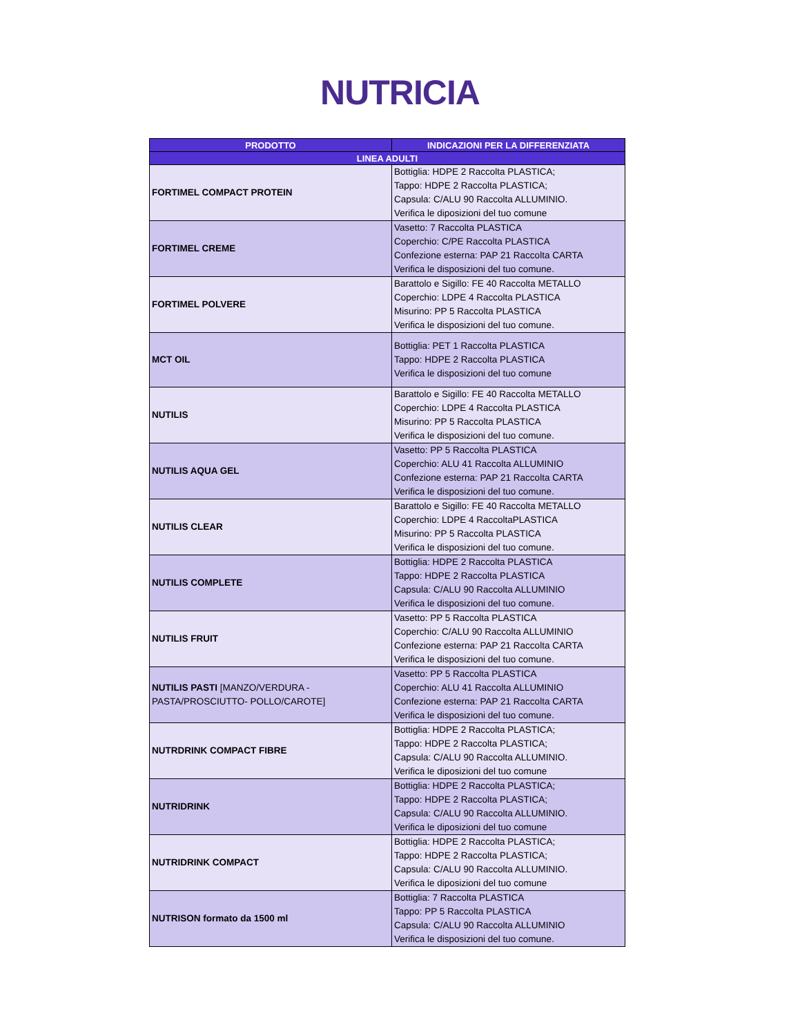NUTRICIA
| PRODOTTO | INDICAZIONI PER LA DIFFERENZIATA |
| --- | --- |
| LINEA ADULTI | |
| FORTIMEL COMPACT PROTEIN | Bottiglia: HDPE 2 Raccolta PLASTICA; Tappo: HDPE 2 Raccolta PLASTICA; Capsula: C/ALU 90 Raccolta ALLUMINIO. Verifica le diposizioni del tuo comune |
| FORTIMEL CREME | Vasetto: 7 Raccolta PLASTICA Coperchio: C/PE Raccolta PLASTICA Confezione esterna: PAP 21 Raccolta CARTA Verifica le disposizioni del tuo comune. |
| FORTIMEL POLVERE | Barattolo e Sigillo: FE 40 Raccolta METALLO Coperchio: LDPE 4 Raccolta PLASTICA Misurino: PP 5 Raccolta PLASTICA Verifica le disposizioni del tuo comune. |
| MCT OIL | Bottiglia: PET 1 Raccolta PLASTICA Tappo: HDPE 2 Raccolta PLASTICA Verifica le disposizioni del tuo comune |
| NUTILIS | Barattolo e Sigillo: FE 40 Raccolta METALLO Coperchio: LDPE 4 Raccolta PLASTICA Misurino: PP 5 Raccolta PLASTICA Verifica le disposizioni del tuo comune. |
| NUTILIS AQUA GEL | Vasetto: PP 5 Raccolta PLASTICA Coperchio: ALU 41 Raccolta ALLUMINIO Confezione esterna: PAP 21 Raccolta CARTA Verifica le disposizioni del tuo comune. |
| NUTILIS CLEAR | Barattolo e Sigillo: FE 40 Raccolta METALLO Coperchio: LDPE 4 RaccoltaPLASTICA Misurino: PP 5 Raccolta PLASTICA Verifica le disposizioni del tuo comune. |
| NUTILIS COMPLETE | Bottiglia: HDPE 2 Raccolta PLASTICA Tappo: HDPE 2 Raccolta PLASTICA Capsula: C/ALU 90 Raccolta ALLUMINIO Verifica le disposizioni del tuo comune. |
| NUTILIS FRUIT | Vasetto: PP 5 Raccolta PLASTICA Coperchio: C/ALU 90 Raccolta ALLUMINIO Confezione esterna: PAP 21 Raccolta CARTA Verifica le disposizioni del tuo comune. |
| NUTILIS PASTI [MANZO/VERDURA - PASTA/PROSCIUTTO- POLLO/CAROTE] | Vasetto: PP 5 Raccolta PLASTICA Coperchio: ALU 41 Raccolta ALLUMINIO Confezione esterna: PAP 21 Raccolta CARTA Verifica le disposizioni del tuo comune. |
| NUTRDRINK COMPACT FIBRE | Bottiglia: HDPE 2 Raccolta PLASTICA; Tappo: HDPE 2 Raccolta PLASTICA; Capsula: C/ALU 90 Raccolta ALLUMINIO. Verifica le diposizioni del tuo comune |
| NUTRIDRINK | Bottiglia: HDPE 2 Raccolta PLASTICA; Tappo: HDPE 2 Raccolta PLASTICA; Capsula: C/ALU 90 Raccolta ALLUMINIO. Verifica le diposizioni del tuo comune |
| NUTRIDRINK COMPACT | Bottiglia: HDPE 2 Raccolta PLASTICA; Tappo: HDPE 2 Raccolta PLASTICA; Capsula: C/ALU 90 Raccolta ALLUMINIO. Verifica le diposizioni del tuo comune |
| NUTRISON formato da 1500 ml | Bottiglia: 7 Raccolta PLASTICA Tappo: PP 5 Raccolta PLASTICA Capsula: C/ALU 90 Raccolta ALLUMINIO Verifica le disposizioni del tuo comune. |